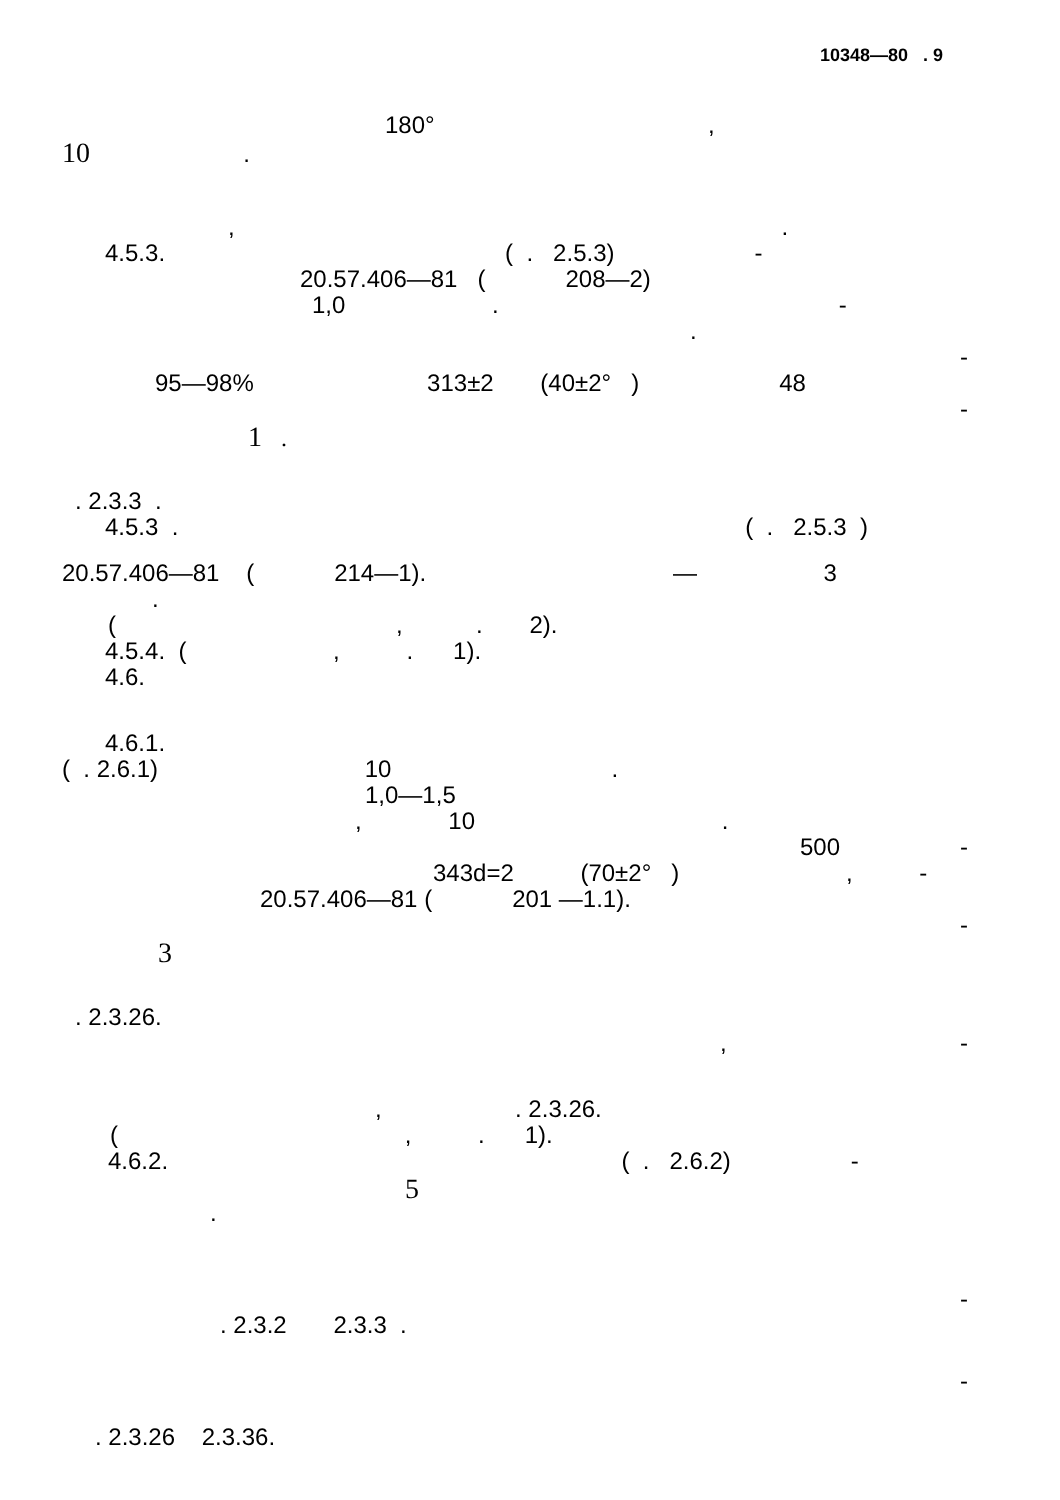10348—80 . 9
180° ,
10 .
, .
4.5.3. ( . 2.5.3) -
20.57.406—81 ( 208—2)
1,0 . -
.
-
95—98% 313±2 (40±2° ) 48
-
1 .
. 2.3.3 .
4.5.3 . ( . 2.5.3 )
20.57.406—81 ( 214—1). — 3
.
( , . 2).
4.5.4. ( , . 1).
4.6.
4.6.1.
( . 2.6.1) 10 .
1,0—1,5
, 10 .
500 -
343d=2 (70±2° ) , -
20.57.406—81 ( 201 —1.1).
-
3
. 2.3.26.
, -
, . 2.3.26.
( , . 1).
4.6.2. ( . 2.6.2) -
5
.
-
. 2.3.2 2.3.3 .
-
. 2.3.26 2.3.36.